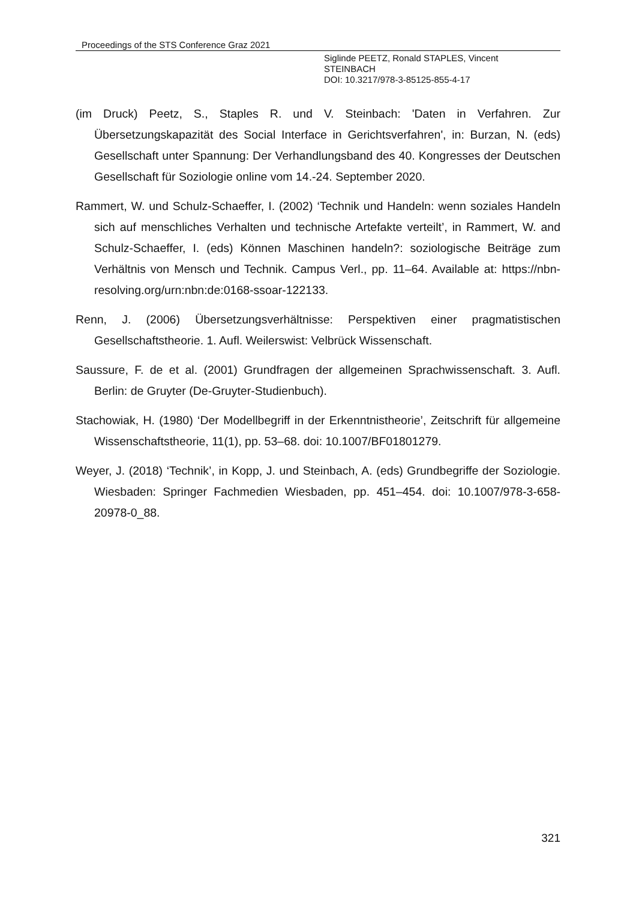Proceedings of the STS Conference Graz 2021
Siglinde PEETZ, Ronald STAPLES, Vincent
STEINBACH
DOI: 10.3217/978-3-85125-855-4-17
(im Druck) Peetz, S., Staples R. und V. Steinbach: 'Daten in Verfahren. Zur Übersetzungskapazität des Social Interface in Gerichtsverfahren', in: Burzan, N. (eds) Gesellschaft unter Spannung: Der Verhandlungsband des 40. Kongresses der Deutschen Gesellschaft für Soziologie online vom 14.-24. September 2020.
Rammert, W. und Schulz-Schaeffer, I. (2002) ‘Technik und Handeln: wenn soziales Handeln sich auf menschliches Verhalten und technische Artefakte verteilt’, in Rammert, W. and Schulz-Schaeffer, I. (eds) Können Maschinen handeln?: soziologische Beiträge zum Verhältnis von Mensch und Technik. Campus Verl., pp. 11–64. Available at: https://nbn-resolving.org/urn:nbn:de:0168-ssoar-122133.
Renn, J. (2006) Übersetzungsverhältnisse: Perspektiven einer pragmatistischen Gesellschaftstheorie. 1. Aufl. Weilerswist: Velbrück Wissenschaft.
Saussure, F. de et al. (2001) Grundfragen der allgemeinen Sprachwissenschaft. 3. Aufl. Berlin: de Gruyter (De-Gruyter-Studienbuch).
Stachowiak, H. (1980) ‘Der Modellbegriff in der Erkenntnistheorie’, Zeitschrift für allgemeine Wissenschaftstheorie, 11(1), pp. 53–68. doi: 10.1007/BF01801279.
Weyer, J. (2018) ‘Technik’, in Kopp, J. und Steinbach, A. (eds) Grundbegriffe der Soziologie. Wiesbaden: Springer Fachmedien Wiesbaden, pp. 451–454. doi: 10.1007/978-3-658-20978-0_88.
321